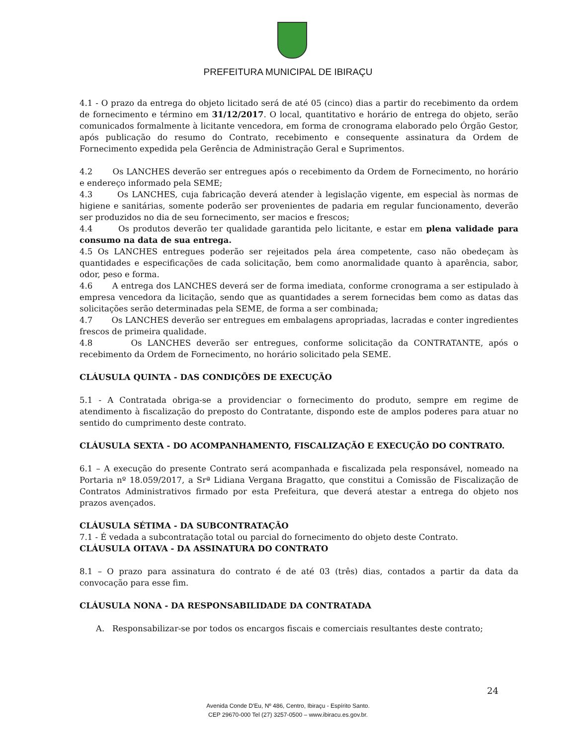PREFEITURA MUNICIPAL DE IBIRAÇU
4.1 - O prazo da entrega do objeto licitado será de até 05 (cinco) dias a partir do recebimento da ordem de fornecimento e término em 31/12/2017. O local, quantitativo e horário de entrega do objeto, serão comunicados formalmente à licitante vencedora, em forma de cronograma elaborado pelo Órgão Gestor, após publicação do resumo do Contrato, recebimento e consequente assinatura da Ordem de Fornecimento expedida pela Gerência de Administração Geral e Suprimentos.
4.2 Os LANCHES deverão ser entregues após o recebimento da Ordem de Fornecimento, no horário e endereço informado pela SEME;
4.3 Os LANCHES, cuja fabricação deverá atender à legislação vigente, em especial às normas de higiene e sanitárias, somente poderão ser provenientes de padaria em regular funcionamento, deverão ser produzidos no dia de seu fornecimento, ser macios e frescos;
4.4 Os produtos deverão ter qualidade garantida pelo licitante, e estar em plena validade para consumo na data de sua entrega.
4.5 Os LANCHES entregues poderão ser rejeitados pela área competente, caso não obedeçam às quantidades e especificações de cada solicitação, bem como anormalidade quanto à aparência, sabor, odor, peso e forma.
4.6 A entrega dos LANCHES deverá ser de forma imediata, conforme cronograma a ser estipulado à empresa vencedora da licitação, sendo que as quantidades a serem fornecidas bem como as datas das solicitações serão determinadas pela SEME, de forma a ser combinada;
4.7 Os LANCHES deverão ser entregues em embalagens apropriadas, lacradas e conter ingredientes frescos de primeira qualidade.
4.8 Os LANCHES deverão ser entregues, conforme solicitação da CONTRATANTE, após o recebimento da Ordem de Fornecimento, no horário solicitado pela SEME.
CLÁUSULA QUINTA - DAS CONDIÇÕES DE EXECUÇÃO
5.1 - A Contratada obriga-se a providenciar o fornecimento do produto, sempre em regime de atendimento à fiscalização do preposto do Contratante, dispondo este de amplos poderes para atuar no sentido do cumprimento deste contrato.
CLÁUSULA SEXTA - DO ACOMPANHAMENTO, FISCALIZAÇÃO E EXECUÇÃO DO CONTRATO.
6.1 – A execução do presente Contrato será acompanhada e fiscalizada pela responsável, nomeado na Portaria nº 18.059/2017, a Srª Lidiana Vergana Bragatto, que constitui a Comissão de Fiscalização de Contratos Administrativos firmado por esta Prefeitura, que deverá atestar a entrega do objeto nos prazos avençados.
CLÁUSULA SÉTIMA - DA SUBCONTRATAÇÃO
7.1 - É vedada a subcontratação total ou parcial do fornecimento do objeto deste Contrato.
CLÁUSULA OITAVA - DA ASSINATURA DO CONTRATO
8.1 – O prazo para assinatura do contrato é de até 03 (três) dias, contados a partir da data da convocação para esse fim.
CLÁUSULA NONA - DA RESPONSABILIDADE DA CONTRATADA
A. Responsabilizar-se por todos os encargos fiscais e comerciais resultantes deste contrato;
24
Avenida Conde D'Eu, Nº 486, Centro, Ibiraçu - Espírito Santo.
CEP 29670-000 Tel (27) 3257-0500 – www.ibiracu.es.gov.br.